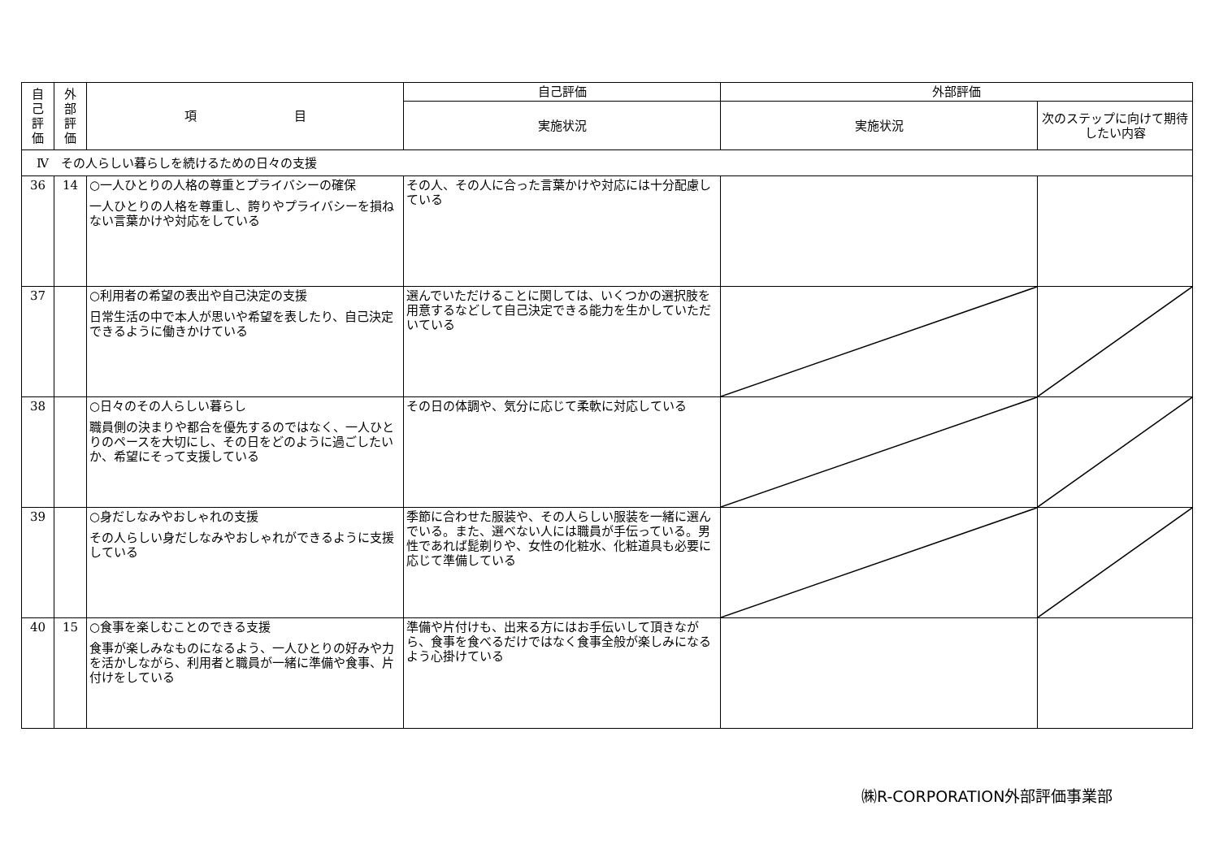| 自 己 評 価 | 外 部 評 価 | 項 目 | 自己評価 | 外部評価 | |
| --- | --- | --- | --- | --- | --- |
| | | | 実施状況 | 実施状況 | 次のステップに向けて期待したい内容 |
| Ⅳ その人らしい暮らしを続けるための日々の支援 | | | | | |
| 36 | 14 | ○一人ひとりの人格の尊重とプライバシーの確保 一人ひとりの人格を尊重し、誇りやプライバシーを損ねない言葉かけや対応をしている | その人、その人に合った言葉かけや対応には十分配慮している | | |
| 37 | | ○利用者の希望の表出や自己決定の支援 日常生活の中で本人が思いや希望を表したり、自己決定できるように働きかけている | 選んでいただけることに関しては、いくつかの選択肢を用意するなどして自己決定できる能力を生かしていただいている | | |
| 38 | | ○日々のその人らしい暮らし 職員側の決まりや都合を優先するのではなく、一人ひとりのペースを大切にし、その日をどのように過ごしたいか、希望にそって支援している | その日の体調や、気分に応じて柔軟に対応している | | |
| 39 | | ○身だしなみやおしゃれの支援 その人らしい身だしなみやおしゃれができるように支援している | 季節に合わせた服装や、その人らしい服装を一緒に選んでいる。また、選べない人には職員が手伝っている。男性であれば髭剃りや、女性の化粧水、化粧道具も必要に応じて準備している | | |
| 40 | 15 | ○食事を楽しむことのできる支援 食事が楽しみなものになるよう、一人ひとりの好みや力を活かしながら、利用者と職員が一緒に準備や食事、片付けをしている | 準備や片付けも、出来る方にはお手伝いして頂きながら、食事を食べるだけではなく食事全般が楽しみになるよう心掛けている | | |
㈱R-CORPORATION外部評価事業部